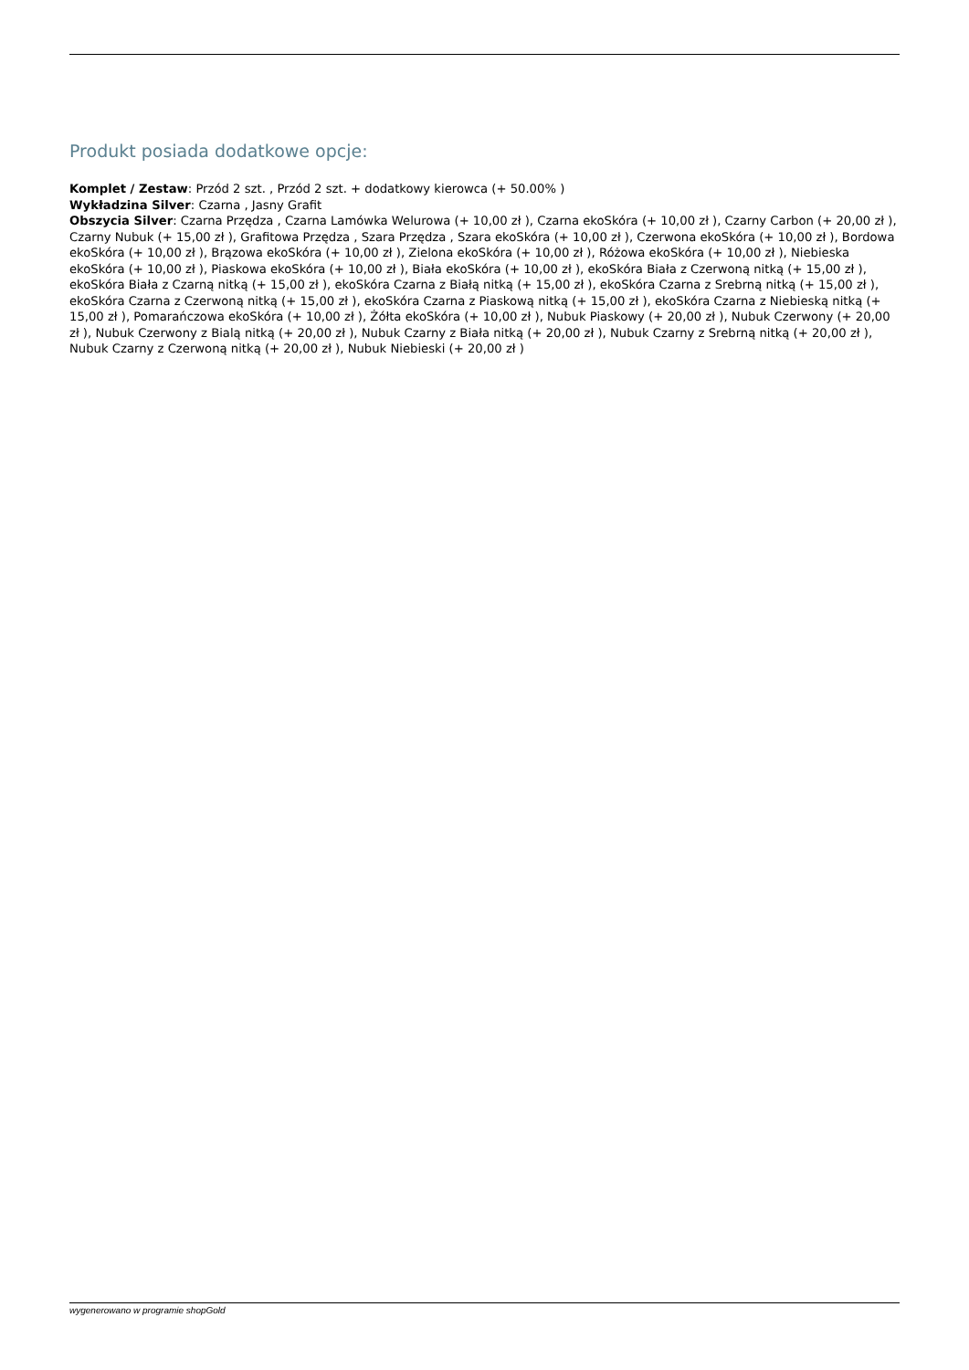Produkt posiada dodatkowe opcje:
Komplet / Zestaw: Przód 2 szt. , Przód 2 szt. + dodatkowy kierowca (+ 50.00% )
Wykładzina Silver: Czarna , Jasny Grafit
Obszycia Silver: Czarna Przędza , Czarna Lamówka Welurowa (+ 10,00 zł ), Czarna ekoSkóra (+ 10,00 zł ), Czarny Carbon (+ 20,00 zł ), Czarny Nubuk (+ 15,00 zł ), Grafitowa Przędza , Szara Przędza , Szara ekoSkóra (+ 10,00 zł ), Czerwona ekoSkóra (+ 10,00 zł ), Bordowa ekoSkóra (+ 10,00 zł ), Brązowa ekoSkóra (+ 10,00 zł ), Zielona ekoSkóra (+ 10,00 zł ), Różowa ekoSkóra (+ 10,00 zł ), Niebieska ekoSkóra (+ 10,00 zł ), Piaskowa ekoSkóra (+ 10,00 zł ), Biała ekoSkóra (+ 10,00 zł ), ekoSkóra Biała z Czerwoną nitką (+ 15,00 zł ), ekoSkóra Biała z Czarną nitką (+ 15,00 zł ), ekoSkóra Czarna z Białą nitką (+ 15,00 zł ), ekoSkóra Czarna z Srebrną nitką (+ 15,00 zł ), ekoSkóra Czarna z Czerwoną nitką (+ 15,00 zł ), ekoSkóra Czarna z Piaskową nitką (+ 15,00 zł ), ekoSkóra Czarna z Niebieską nitką (+ 15,00 zł ), Pomarańczowa ekoSkóra (+ 10,00 zł ), Żółta ekoSkóra (+ 10,00 zł ), Nubuk Piaskowy (+ 20,00 zł ), Nubuk Czerwony (+ 20,00 zł ), Nubuk Czerwony z Bialą nitką (+ 20,00 zł ), Nubuk Czarny z Biała nitką (+ 20,00 zł ), Nubuk Czarny z Srebrną nitką (+ 20,00 zł ), Nubuk Czarny z Czerwoną nitką (+ 20,00 zł ), Nubuk Niebieski (+ 20,00 zł )
wygenerowano w programie shopGold